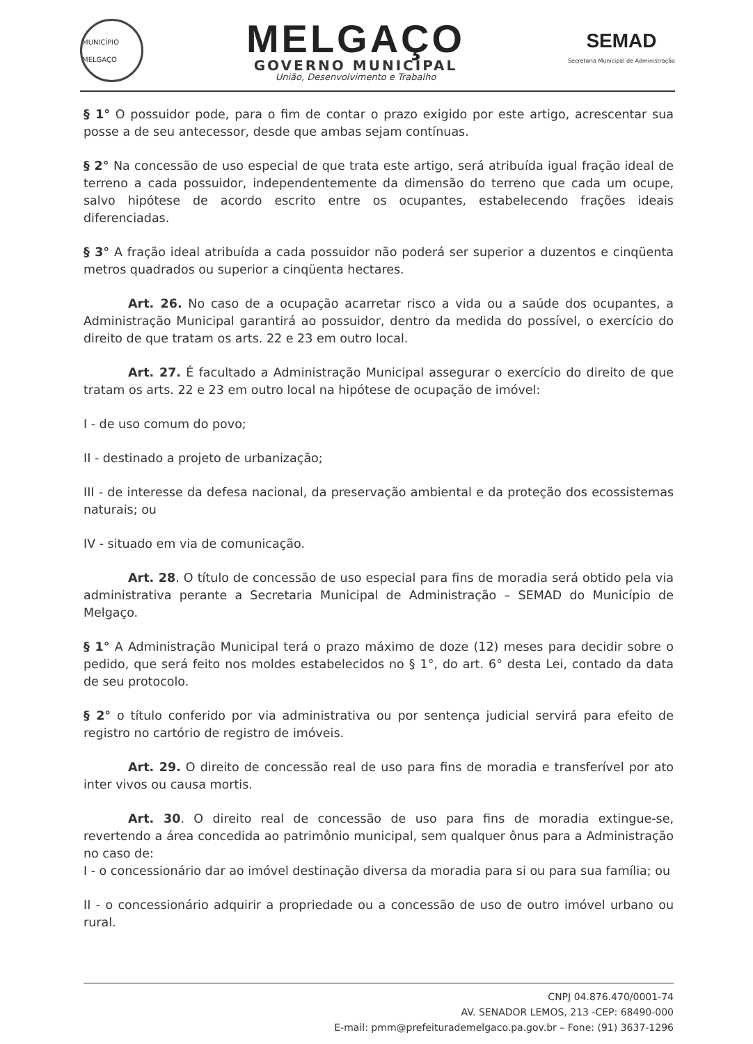MUNICÍPIO MELGAÇO
MELGAÇO
GOVERNO MUNICIPAL
União, Desenvolvimento e Trabalho
SEMAD
Secretaria Municipal de Administração
§ 1° O possuidor pode, para o fim de contar o prazo exigido por este artigo, acrescentar sua posse a de seu antecessor, desde que ambas sejam contínuas.
§ 2° Na concessão de uso especial de que trata este artigo, será atribuída igual fração ideal de terreno a cada possuidor, independentemente da dimensão do terreno que cada um ocupe, salvo hipótese de acordo escrito entre os ocupantes, estabelecendo frações ideais diferenciadas.
§ 3° A fração ideal atribuída a cada possuidor não poderá ser superior a duzentos e cinqüenta metros quadrados ou superior a cinqüenta hectares.
Art. 26. No caso de a ocupação acarretar risco a vida ou a saúde dos ocupantes, a Administração Municipal garantirá ao possuidor, dentro da medida do possível, o exercício do direito de que tratam os arts. 22 e 23 em outro local.
Art. 27. É facultado a Administração Municipal assegurar o exercício do direito de que tratam os arts. 22 e 23 em outro local na hipótese de ocupação de imóvel:
I - de uso comum do povo;
II - destinado a projeto de urbanização;
III - de interesse da defesa nacional, da preservação ambiental e da proteção dos ecossistemas naturais; ou
IV - situado em via de comunicação.
Art. 28. O título de concessão de uso especial para fins de moradia será obtido pela via administrativa perante a Secretaria Municipal de Administração – SEMAD do Município de Melgaço.
§ 1° A Administração Municipal terá o prazo máximo de doze (12) meses para decidir sobre o pedido, que será feito nos moldes estabelecidos no § 1°, do art. 6° desta Lei, contado da data de seu protocolo.
§ 2° o título conferido por via administrativa ou por sentença judicial servirá para efeito de registro no cartório de registro de imóveis.
Art. 29. O direito de concessão real de uso para fins de moradia e transferível por ato inter vivos ou causa mortis.
Art. 30. O direito real de concessão de uso para fins de moradia extingue-se, revertendo a área concedida ao patrimônio municipal, sem qualquer ônus para a Administração no caso de:
I - o concessionário dar ao imóvel destinação diversa da moradia para si ou para sua família; ou
II - o concessionário adquirir a propriedade ou a concessão de uso de outro imóvel urbano ou rural.
CNPJ 04.876.470/0001-74
AV. SENADOR LEMOS, 213 -CEP: 68490-000
E-mail: pmm@prefeiturademelgaco.pa.gov.br – Fone: (91) 3637-1296